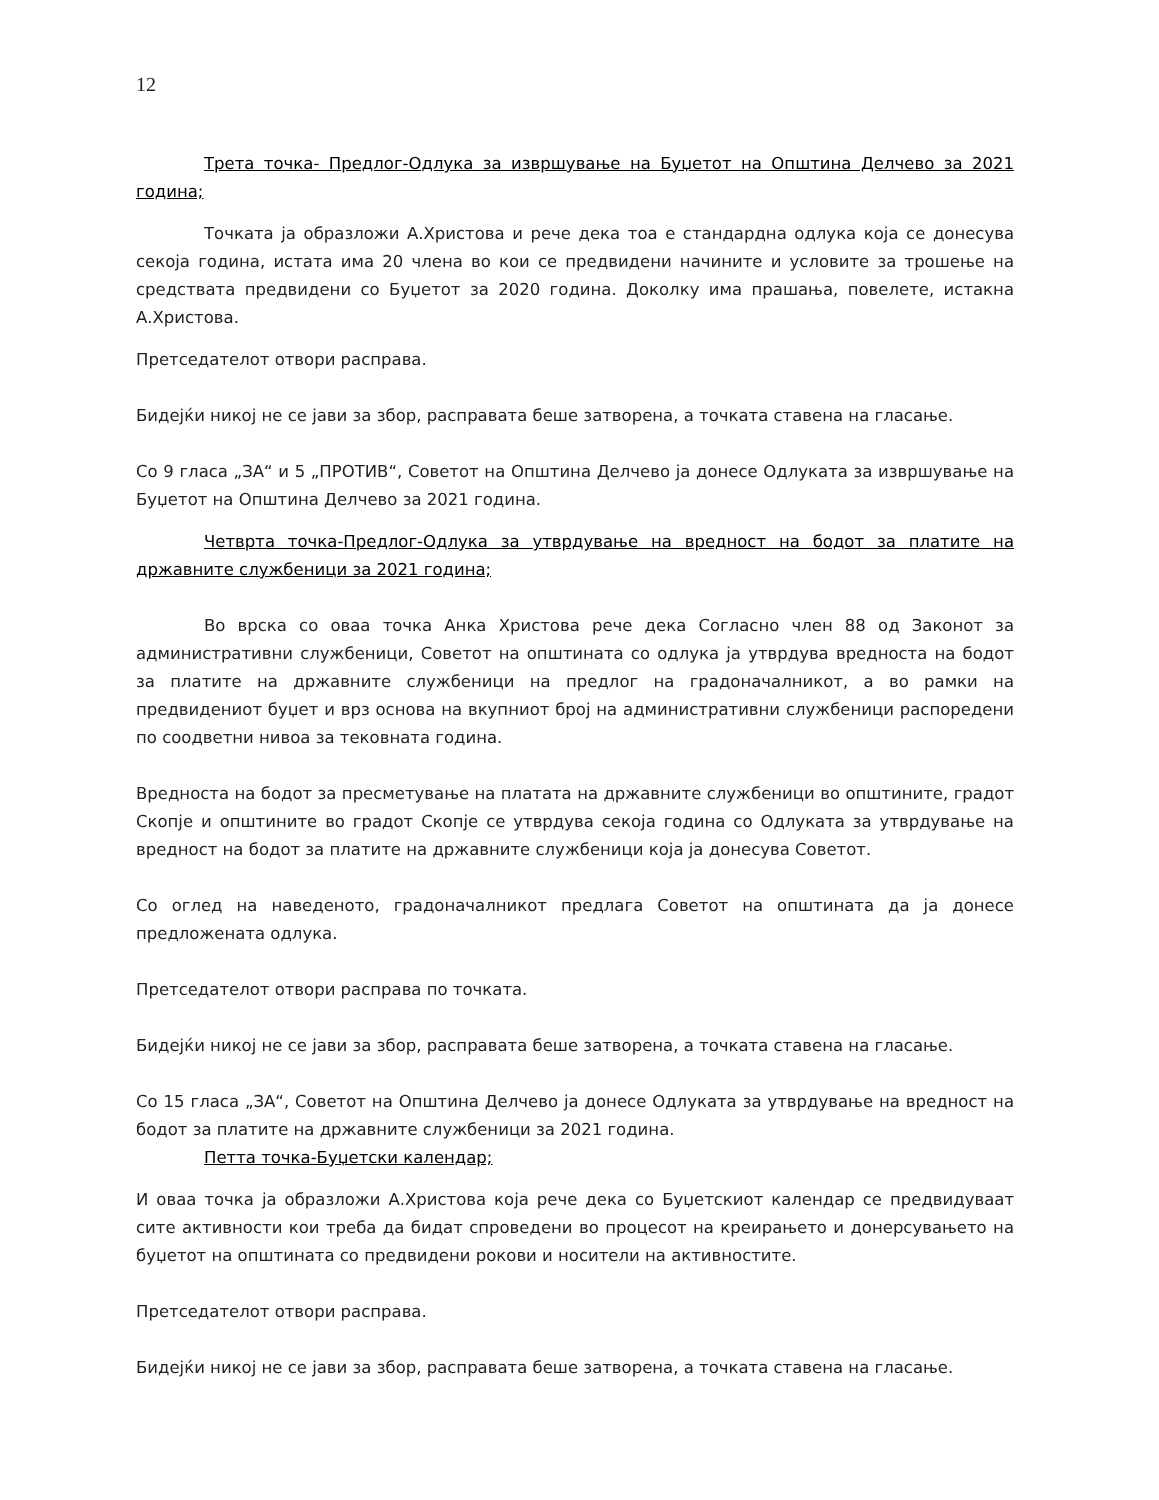12
Трета точка- Предлог-Одлука за извршување на Буџетот на Општина Делчево за 2021 година;
Точката ја образложи А.Христова и рече дека тоа е стандардна одлука која се донесува секоја година, истата има 20 члена во кои се предвидени начините и условите за трошење на средствата предвидени со Буџетот за 2020 година. Доколку има прашања, повелете, истакна А.Христова.
Претседателот отвори расправа.
Бидејќи никој не се јави за збор, расправата беше затворена, а точката ставена на гласање.
Со 9 гласа „ЗА“ и 5 „ПРОТИВ“, Советот на Општина Делчево ја донесе Одлуката за извршување на Буџетот на Општина Делчево за 2021 година.
Четврта точка-Предлог-Одлука за утврдување на вредност на бодот за платите на државните службеници за 2021 година;
Во врска со оваа точка Анка Христова рече дека Согласно член 88 од Законот за административни службеници, Советот на општината со одлука ја утврдува вредноста на бодот за платите на државните службеници на предлог на градоначалникот, а во рамки на предвидениот буџет и врз основа на вкупниот број на административни службеници распоредени по соодветни нивоа за тековната година.
Вредноста на бодот за пресметување на платата на државните службеници во општините, градот Скопје и општините во градот Скопје се утврдува секоја година со Одлуката за утврдување на вредност на бодот за платите на државните службеници која ја донесува Советот.
Со оглед на наведеното, градоначалникот предлага Советот на општината да ја донесе предложената одлука.
Претседателот отвори расправа по точката.
Бидејќи никој не се јави за збор, расправата беше затворена, а точката ставена на гласање.
Со 15 гласа „ЗА“, Советот на Општина Делчево ја донесе Одлуката за утврдување на вредност на бодот за платите на државните службеници за 2021 година.
Петта точка-Буџетски календар;
И оваа точка ја образложи А.Христова која рече дека со Буџетскиот календар се предвидуваат сите активности кои треба да бидат спроведени во процесот на креирањето и донерсувањето на буџетот на општината со предвидени рокови и носители на активностите.
Претседателот отвори расправа.
Бидејќи никој не се јави за збор, расправата беше затворена, а точката ставена на гласање.